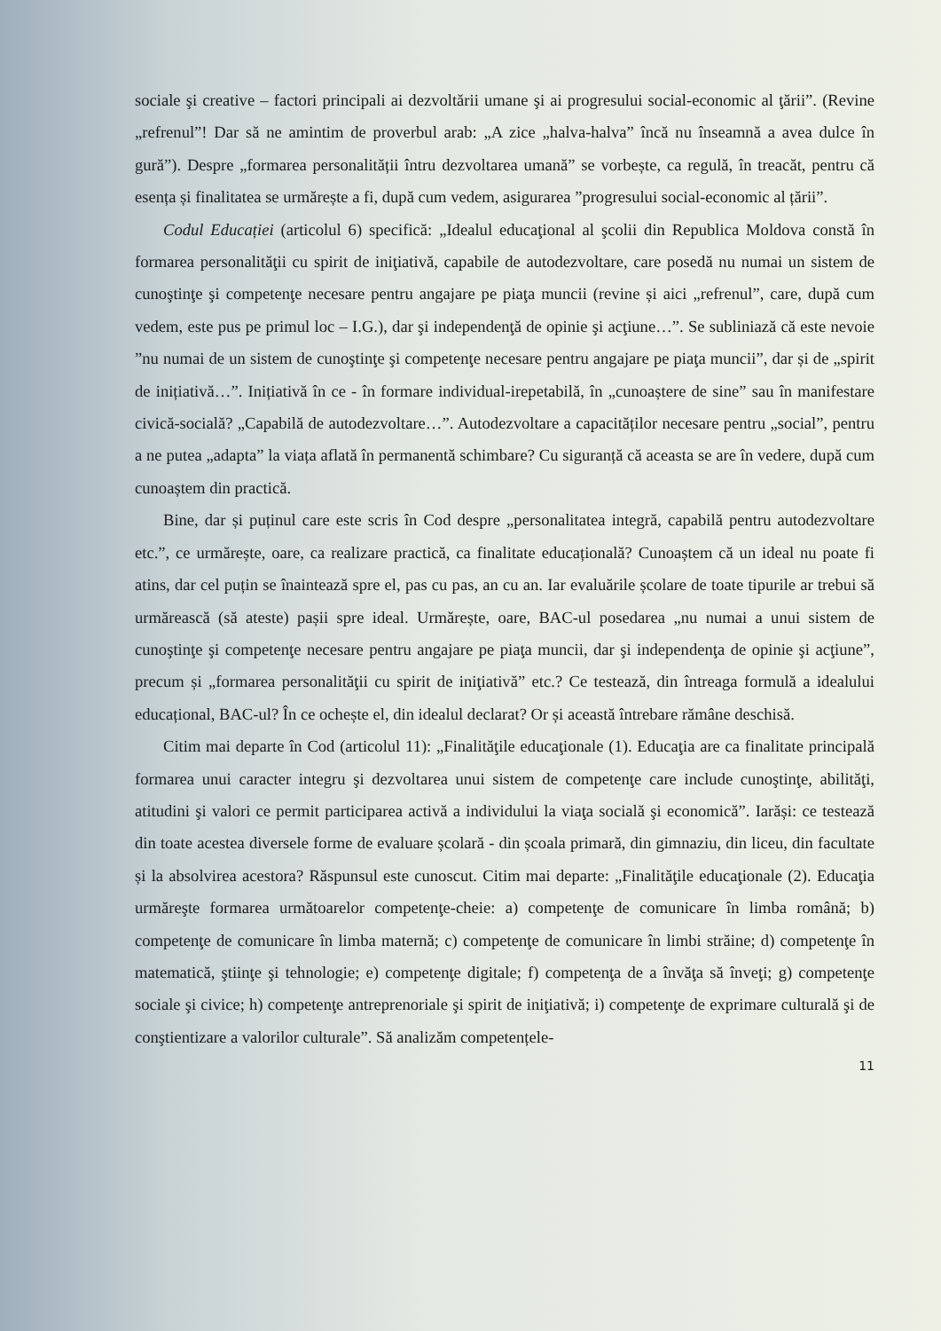sociale şi creative – factori principali ai dezvoltării umane şi ai progresului social-economic al ţării”. (Revine „refrenul”! Dar să ne amintim de proverbul arab: „A zice „halva-halva” încă nu înseamnă a avea dulce în gură”). Despre „formarea personalității întru dezvoltarea umană” se vorbește, ca regulă, în treacăt, pentru că esența și finalitatea se urmărește a fi, după cum vedem, asigurarea ”progresului social-economic al țării”.
Codul Educației (articolul 6) specifică: „Idealul educaţional al şcolii din Republica Moldova constă în formarea personalităţii cu spirit de iniţiativă, capabile de autodezvoltare, care posedă nu numai un sistem de cunoştinţe şi competenţe necesare pentru angajare pe piaţa muncii (revine și aici „refrenul”, care, după cum vedem, este pus pe primul loc – I.G.), dar şi independenţă de opinie şi acţiune…”. Se subliniază că este nevoie ”nu numai de un sistem de cunoştinţe şi competenţe necesare pentru angajare pe piaţa muncii”, dar și de „spirit de inițiativă…”. Inițiativă în ce - în formare individual-irepetabilă, în „cunoaștere de sine” sau în manifestare civică-socială? „Capabilă de autodezvoltare…”. Autodezvoltare a capacităților necesare pentru „social”, pentru a ne putea „adapta” la viața aflată în permanentă schimbare? Cu siguranță că aceasta se are în vedere, după cum cunoaștem din practică.
Bine, dar și puținul care este scris în Cod despre „personalitatea integră, capabilă pentru autodezvoltare etc.”, ce urmărește, oare, ca realizare practică, ca finalitate educațională? Cunoaștem că un ideal nu poate fi atins, dar cel puțin se înaintează spre el, pas cu pas, an cu an. Iar evaluările școlare de toate tipurile ar trebui să urmărească (să ateste) pașii spre ideal. Urmărește, oare, BAC-ul posedarea „nu numai a unui sistem de cunoştinţe şi competenţe necesare pentru angajare pe piaţa muncii, dar şi independenţa de opinie şi acţiune”, precum și „formarea personalităţii cu spirit de iniţiativă” etc.? Ce testează, din întreaga formulă a idealului educațional, BAC-ul? În ce ochește el, din idealul declarat? Or și această întrebare rămâne deschisă.
Citim mai departe în Cod (articolul 11): „Finalităţile educaţionale (1). Educaţia are ca finalitate principală formarea unui caracter integru şi dezvoltarea unui sistem de competenţe care include cunoştinţe, abilităţi, atitudini şi valori ce permit participarea activă a individului la viaţa socială şi economică”. Iarăși: ce testează din toate acestea diversele forme de evaluare școlară - din școala primară, din gimnaziu, din liceu, din facultate și la absolvirea acestora? Răspunsul este cunoscut. Citim mai departe: „Finalităţile educaţionale (2). Educaţia urmăreşte formarea următoarelor competenţe-cheie: a) competenţe de comunicare în limba română; b) competenţe de comunicare în limba maternă; c) competenţe de comunicare în limbi străine; d) competenţe în matematică, ştiinţe şi tehnologie; e) competenţe digitale; f) competenţa de a învăţa să înveţi; g) competenţe sociale şi civice; h) competenţe antreprenoriale şi spirit de iniţiativă; i) competenţe de exprimare culturală şi de conştientizare a valorilor culturale”. Să analizăm competențele-
11